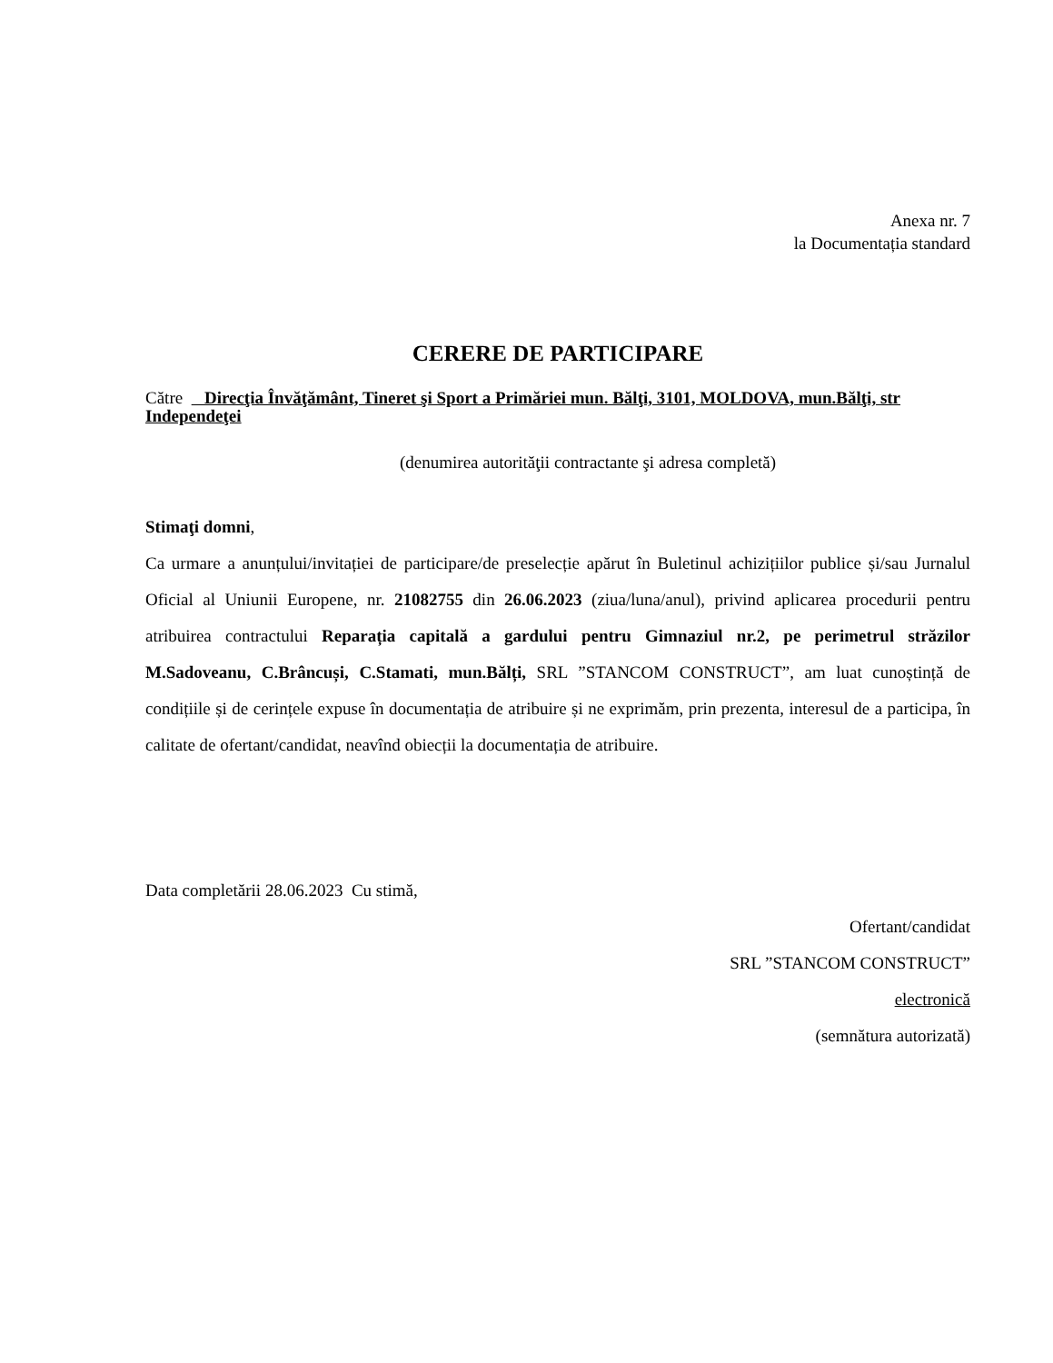Anexa nr. 7
la Documentația standard
CERERE DE PARTICIPARE
Către Direcţia Învăţământ, Tineret şi Sport a Primăriei mun. Bălţi, 3101, MOLDOVA, mun.Bălţi, str Independeţei
(denumirea autorităţii contractante şi adresa completă)
Stimaţi domni,
Ca urmare a anunțului/invitației de participare/de preselecție apărut în Buletinul achizițiilor publice și/sau Jurnalul Oficial al Uniunii Europene, nr. 21082755 din 26.06.2023 (ziua/luna/anul), privind aplicarea procedurii pentru atribuirea contractului Reparația capitală a gardului pentru Gimnaziul nr.2, pe perimetrul străzilor M.Sadoveanu, C.Brâncuși, C.Stamati, mun.Bălți, SRL ”STANCOM CONSTRUCT”, am luat cunoștință de condițiile și de cerințele expuse în documentația de atribuire și ne exprimăm, prin prezenta, interesul de a participa, în calitate de ofertant/candidat, neavînd obiecții la documentația de atribuire.
Data completării 28.06.2023 Cu stimă,
Ofertant/candidat
SRL ”STANCOM CONSTRUCT”
electronică
(semnătura autorizată)